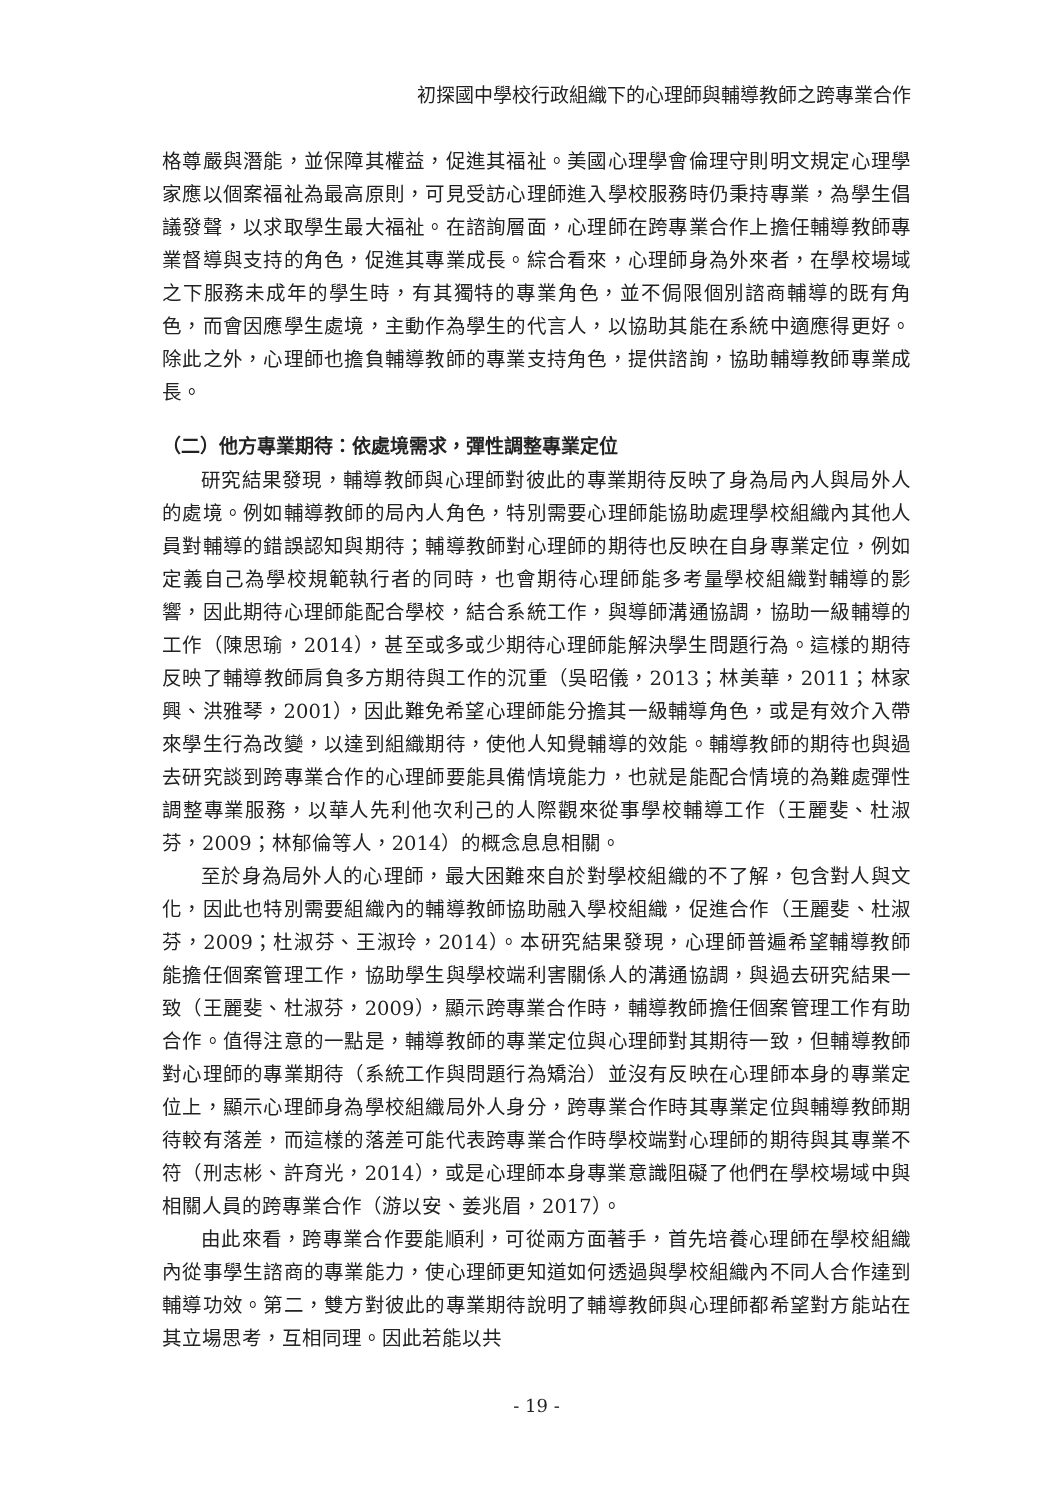初探國中學校行政組織下的心理師與輔導教師之跨專業合作
格尊嚴與潛能，並保障其權益，促進其福祉。美國心理學會倫理守則明文規定心理學家應以個案福祉為最高原則，可見受訪心理師進入學校服務時仍秉持專業，為學生倡議發聲，以求取學生最大福祉。在諮詢層面，心理師在跨專業合作上擔任輔導教師專業督導與支持的角色，促進其專業成長。綜合看來，心理師身為外來者，在學校場域之下服務未成年的學生時，有其獨特的專業角色，並不侷限個別諮商輔導的既有角色，而會因應學生處境，主動作為學生的代言人，以協助其能在系統中適應得更好。除此之外，心理師也擔負輔導教師的專業支持角色，提供諮詢，協助輔導教師專業成長。
（二）他方專業期待：依處境需求，彈性調整專業定位
研究結果發現，輔導教師與心理師對彼此的專業期待反映了身為局內人與局外人的處境。例如輔導教師的局內人角色，特別需要心理師能協助處理學校組織內其他人員對輔導的錯誤認知與期待；輔導教師對心理師的期待也反映在自身專業定位，例如定義自己為學校規範執行者的同時，也會期待心理師能多考量學校組織對輔導的影響，因此期待心理師能配合學校，結合系統工作，與導師溝通協調，協助一級輔導的工作（陳思瑜，2014），甚至或多或少期待心理師能解決學生問題行為。這樣的期待反映了輔導教師肩負多方期待與工作的沉重（吳昭儀，2013；林美華，2011；林家興、洪雅琴，2001），因此難免希望心理師能分擔其一級輔導角色，或是有效介入帶來學生行為改變，以達到組織期待，使他人知覺輔導的效能。輔導教師的期待也與過去研究談到跨專業合作的心理師要能具備情境能力，也就是能配合情境的為難處彈性調整專業服務，以華人先利他次利己的人際觀來從事學校輔導工作（王麗斐、杜淑芬，2009；林郁倫等人，2014）的概念息息相關。
至於身為局外人的心理師，最大困難來自於對學校組織的不了解，包含對人與文化，因此也特別需要組織內的輔導教師協助融入學校組織，促進合作（王麗斐、杜淑芬，2009；杜淑芬、王淑玲，2014）。本研究結果發現，心理師普遍希望輔導教師能擔任個案管理工作，協助學生與學校端利害關係人的溝通協調，與過去研究結果一致（王麗斐、杜淑芬，2009），顯示跨專業合作時，輔導教師擔任個案管理工作有助合作。值得注意的一點是，輔導教師的專業定位與心理師對其期待一致，但輔導教師對心理師的專業期待（系統工作與問題行為矯治）並沒有反映在心理師本身的專業定位上，顯示心理師身為學校組織局外人身分，跨專業合作時其專業定位與輔導教師期待較有落差，而這樣的落差可能代表跨專業合作時學校端對心理師的期待與其專業不符（刑志彬、許育光，2014），或是心理師本身專業意識阻礙了他們在學校場域中與相關人員的跨專業合作（游以安、姜兆眉，2017）。
由此來看，跨專業合作要能順利，可從兩方面著手，首先培養心理師在學校組織內從事學生諮商的專業能力，使心理師更知道如何透過與學校組織內不同人合作達到輔導功效。第二，雙方對彼此的專業期待說明了輔導教師與心理師都希望對方能站在其立場思考，互相同理。因此若能以共
- 19 -